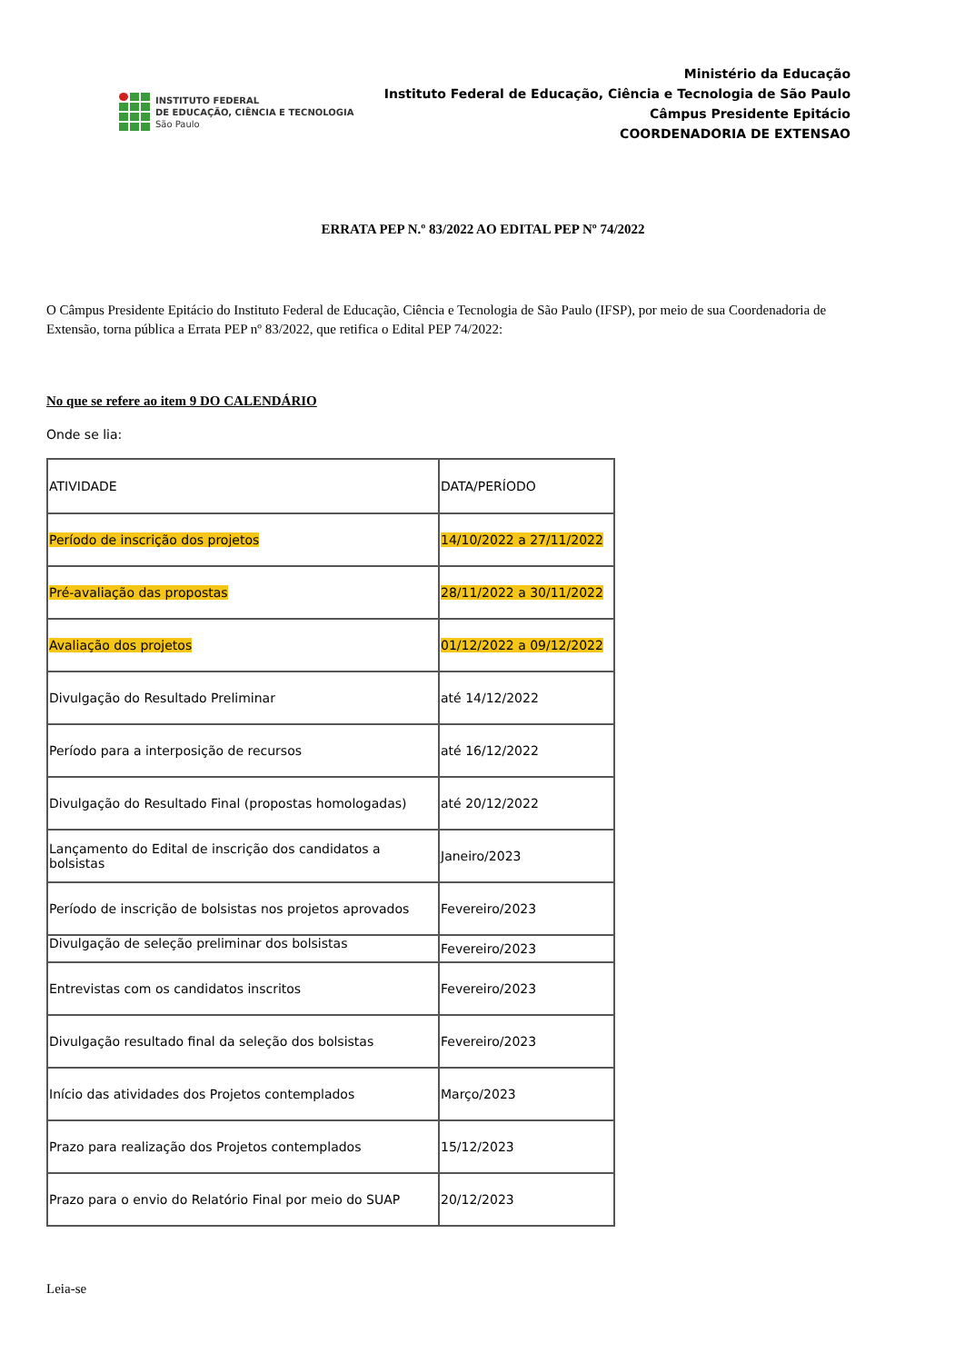INSTITUTO FEDERAL
DE EDUCAÇÃO, CIÊNCIA E TECNOLOGIA
São Paulo
Ministério da Educação
Instituto Federal de Educação, Ciência e Tecnologia de São Paulo
Câmpus Presidente Epitácio
COORDENADORIA DE EXTENSAO
ERRATA PEP N.º 83/2022 AO EDITAL PEP Nº 74/2022
O Câmpus Presidente Epitácio do Instituto Federal de Educação, Ciência e Tecnologia de São Paulo (IFSP), por meio de sua Coordenadoria de
Extensão, torna pública a Errata PEP nº 83/2022, que retifica o Edital PEP 74/2022:
No que se refere ao item 9 DO CALENDÁRIO
Onde se lia:
| ATIVIDADE | DATA/PERÍODO |
| --- | --- |
| Período de inscrição dos projetos | 14/10/2022 a 27/11/2022 |
| Pré-avaliação das propostas | 28/11/2022 a 30/11/2022 |
| Avaliação dos projetos | 01/12/2022 a 09/12/2022 |
| Divulgação do Resultado Preliminar | até 14/12/2022 |
| Período para a interposição de recursos | até 16/12/2022 |
| Divulgação do Resultado Final (propostas homologadas) | até 20/12/2022 |
| Lançamento do Edital de inscrição dos candidatos a bolsistas | Janeiro/2023 |
| Período de inscrição de bolsistas nos projetos aprovados | Fevereiro/2023 |
| Divulgação de seleção preliminar dos bolsistas | Fevereiro/2023 |
| Entrevistas com os candidatos inscritos | Fevereiro/2023 |
| Divulgação resultado final da seleção dos bolsistas | Fevereiro/2023 |
| Início das atividades dos Projetos contemplados | Março/2023 |
| Prazo para realização dos Projetos contemplados | 15/12/2023 |
| Prazo para o envio do Relatório Final por meio do SUAP | 20/12/2023 |
Leia-se